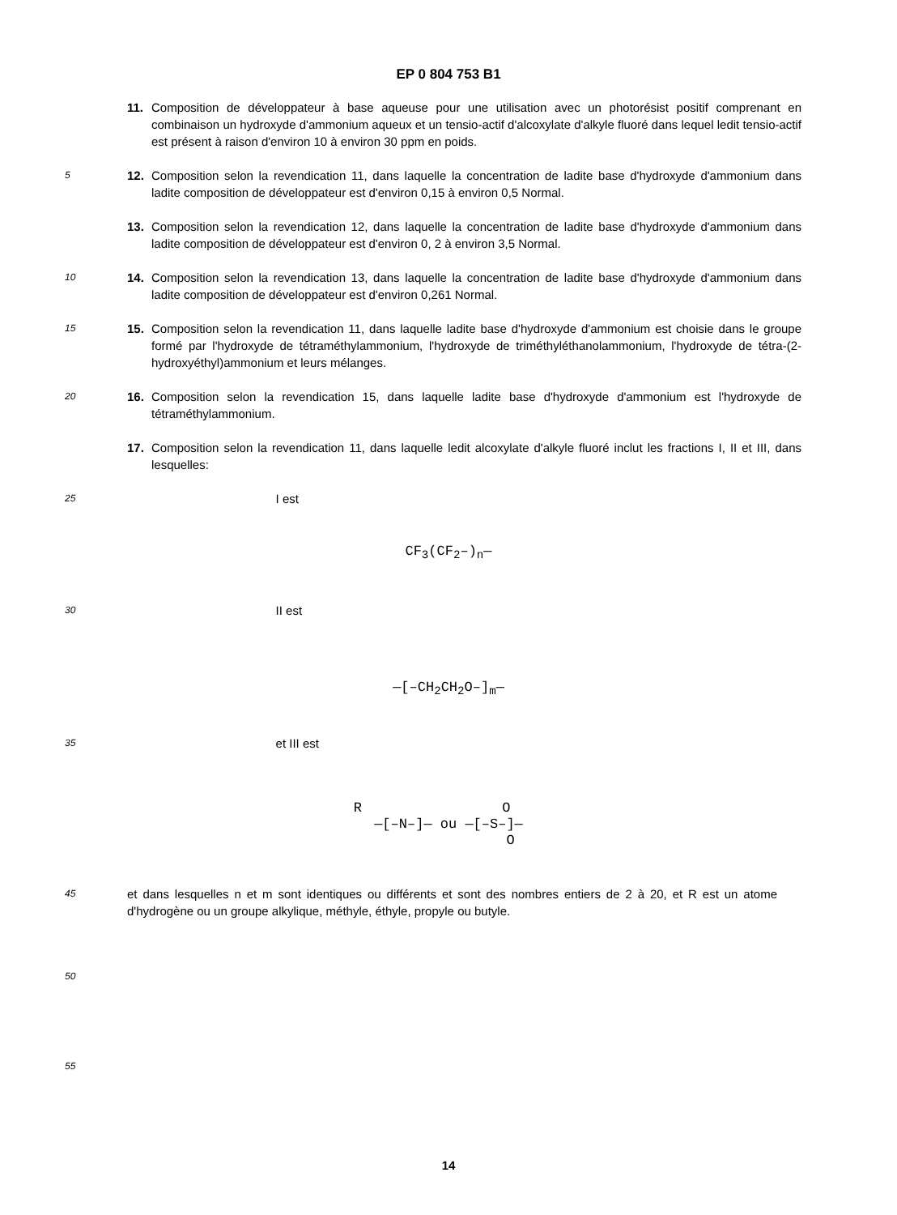EP 0 804 753 B1
11. Composition de développateur à base aqueuse pour une utilisation avec un photorésist positif comprenant en combinaison un hydroxyde d'ammonium aqueux et un tensio-actif d'alcoxylate d'alkyle fluoré dans lequel ledit tensio-actif est présent à raison d'environ 10 à environ 30 ppm en poids.
5
12. Composition selon la revendication 11, dans laquelle la concentration de ladite base d'hydroxyde d'ammonium dans ladite composition de développateur est d'environ 0,15 à environ 0,5 Normal.
13. Composition selon la revendication 12, dans laquelle la concentration de ladite base d'hydroxyde d'ammonium dans ladite composition de développateur est d'environ 0, 2 à environ 3,5 Normal.
10
14. Composition selon la revendication 13, dans laquelle la concentration de ladite base d'hydroxyde d'ammonium dans ladite composition de développateur est d'environ 0,261 Normal.
15
15. Composition selon la revendication 11, dans laquelle ladite base d'hydroxyde d'ammonium est choisie dans le groupe formé par l'hydroxyde de tétraméthylammonium, l'hydroxyde de triméthyléthanolammonium, l'hydroxyde de tétra-(2-hydroxyéthyl)ammonium et leurs mélanges.
20
16. Composition selon la revendication 15, dans laquelle ladite base d'hydroxyde d'ammonium est l'hydroxyde de tétraméthylammonium.
17. Composition selon la revendication 11, dans laquelle ledit alcoxylate d'alkyle fluoré inclut les fractions I, II et III, dans lesquelles:
25
I est
CF<sub>3</sub>(CF<sub>2</sub>–)<sub>n</sub>—
30
II est
—[–CH<sub>2</sub>CH<sub>2</sub>O–]<sub>m</sub>—
35
et III est
R O
—[–N–]— ou —[–S–]—
O
45
et dans lesquelles n et m sont identiques ou différents et sont des nombres entiers de 2 à 20, et R est un atome d'hydrogène ou un groupe alkylique, méthyle, éthyle, propyle ou butyle.
50
55
14